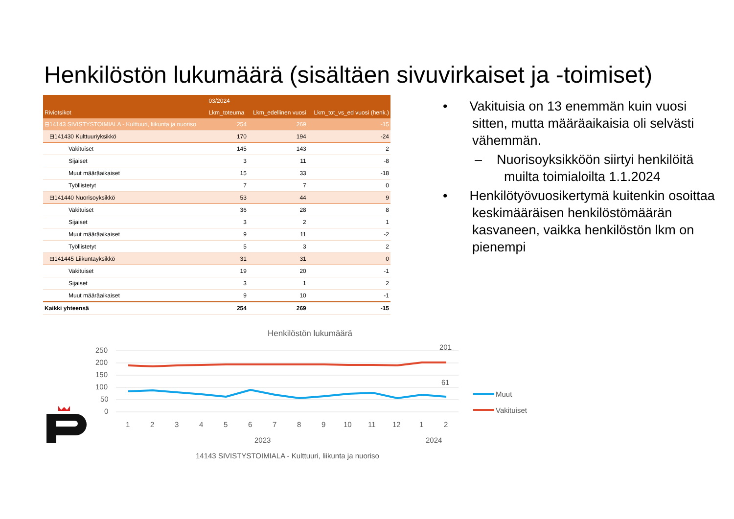Henkilöstön lukumäärä (sisältäen sivuvirkaiset ja -toimiset)
| | 03/2024 | | |
| --- | --- | --- | --- |
| Riviotsikot | Lkm_toteuma | Lkm_edellinen vuosi | Lkm_tot_vs_ed vuosi (henk.) |
| ⊟14143 SIVISTYSTOIMIALA - Kulttuuri, liikunta ja nuoriso | 254 | 269 | -15 |
| ⊟141430 Kulttuuriyksikkö | 170 | 194 | -24 |
| Vakituiset | 145 | 143 | 2 |
| Sijaiset | 3 | 11 | -8 |
| Muut määräaikaiset | 15 | 33 | -18 |
| Työllistetyt | 7 | 7 | 0 |
| ⊟141440 Nuorisoyksikkö | 53 | 44 | 9 |
| Vakituiset | 36 | 28 | 8 |
| Sijaiset | 3 | 2 | 1 |
| Muut määräaikaiset | 9 | 11 | -2 |
| Työllistetyt | 5 | 3 | 2 |
| ⊟141445 Liikuntayksikkö | 31 | 31 | 0 |
| Vakituiset | 19 | 20 | -1 |
| Sijaiset | 3 | 1 | 2 |
| Muut määräaikaiset | 9 | 10 | -1 |
| Kaikki yhteensä | 254 | 269 | -15 |
• Vakituisia on 13 enemmän kuin vuosi sitten, mutta määräaikaisia oli selvästi vähemmän.
– Nuorisoyksikköön siirtyi henkilöitä muilta toimialoilta 1.1.2024
• Henkilötyövuosikertymä kuitenkin osoittaa keskimääräisen henkilöstömäärän kasvaneen, vaikka henkilöstön lkm on pienempi
Henkilöstön lukumäärä
250
200
150
100
50
0
201
61
1
2
3
4
5
6
7
8
9
10
11
12
1
2
2023
2024
14143 SIVISTYSTOIMIALA - Kulttuuri, liikunta ja nuoriso
Muut
Vakituiset